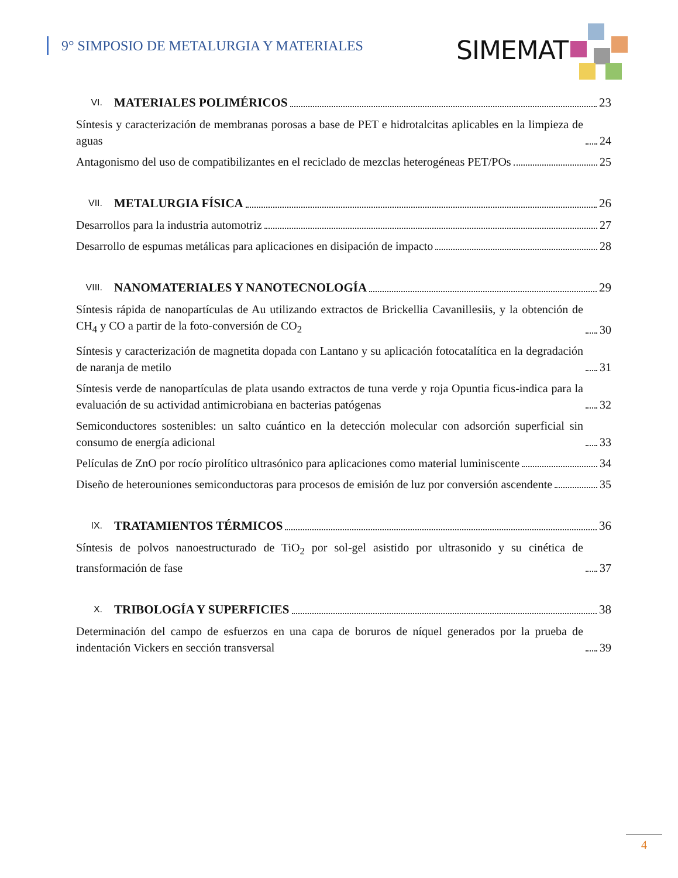9° SIMPOSIO DE METALURGIA Y MATERIALES
SIMEMAT
VI. MATERIALES POLIMÉRICOS 23
Síntesis y caracterización de membranas porosas a base de PET e hidrotalcitas aplicables en la limpieza de aguas 24
Antagonismo del uso de compatibilizantes en el reciclado de mezclas heterogéneas PET/POs 25
VII. METALURGIA FÍSICA 26
Desarrollos para la industria automotriz 27
Desarrollo de espumas metálicas para aplicaciones en disipación de impacto 28
VIII. NANOMATERIALES Y NANOTECNOLOGÍA 29
Síntesis rápida de nanopartículas de Au utilizando extractos de Brickellia Cavanillesiis, y la obtención de CH<sub>4</sub> y CO a partir de la foto-conversión de CO<sub>2</sub> 30
Síntesis y caracterización de magnetita dopada con Lantano y su aplicación fotocatalítica en la degradación de naranja de metilo 31
Síntesis verde de nanopartículas de plata usando extractos de tuna verde y roja Opuntia ficus-indica para la evaluación de su actividad antimicrobiana en bacterias patógenas 32
Semiconductores sostenibles: un salto cuántico en la detección molecular con adsorción superficial sin consumo de energía adicional 33
Películas de ZnO por rocío pirolítico ultrasónico para aplicaciones como material luminiscente 34
Diseño de heterouniones semiconductoras para procesos de emisión de luz por conversión ascendente 35
IX. TRATAMIENTOS TÉRMICOS 36
Síntesis de polvos nanoestructurado de TiO<sub>2</sub> por sol-gel asistido por ultrasonido y su cinética de transformación de fase 37
X. TRIBOLOGÍA Y SUPERFICIES 38
Determinación del campo de esfuerzos en una capa de boruros de níquel generados por la prueba de indentación Vickers en sección transversal 39
4